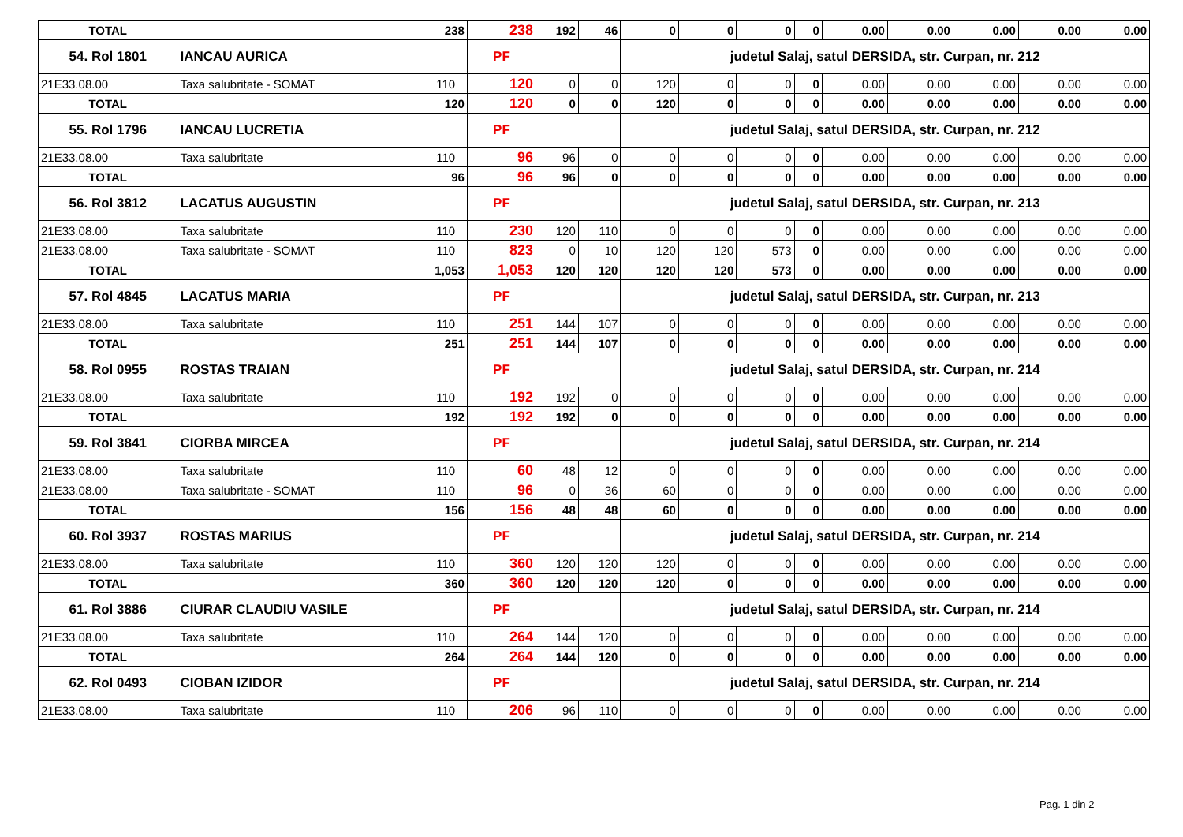| TOTAL | 238 | | 238 | 192 | 46 | 0 | 0 | 0 | 0 | 0.00 | 0.00 | 0.00 | 0.00 | 0.00 |
| 54. Rol 1801 | IANCAU AURICA | | PF | | | judetul Salaj, satul DERSIDA, str. Curpan, nr. 212 | | | | | | | | |
| 21E33.08.00 | Taxa salubritate - SOMAT | 110 | 120 | 0 | 0 | 120 | 0 | 0 | 0 | 0.00 | 0.00 | 0.00 | 0.00 | 0.00 |
| TOTAL | 120 | | 120 | 0 | 0 | 120 | 0 | 0 | 0 | 0.00 | 0.00 | 0.00 | 0.00 | 0.00 |
| 55. Rol 1796 | IANCAU LUCRETIA | | PF | | | judetul Salaj, satul DERSIDA, str. Curpan, nr. 212 | | | | | | | | |
| 21E33.08.00 | Taxa salubritate | 110 | 96 | 96 | 0 | 0 | 0 | 0 | 0 | 0.00 | 0.00 | 0.00 | 0.00 | 0.00 |
| TOTAL | 96 | | 96 | 96 | 0 | 0 | 0 | 0 | 0 | 0.00 | 0.00 | 0.00 | 0.00 | 0.00 |
| 56. Rol 3812 | LACATUS AUGUSTIN | | PF | | | judetul Salaj, satul DERSIDA, str. Curpan, nr. 213 | | | | | | | | |
| 21E33.08.00 | Taxa salubritate | 110 | 230 | 120 | 110 | 0 | 0 | 0 | 0 | 0.00 | 0.00 | 0.00 | 0.00 | 0.00 |
| 21E33.08.00 | Taxa salubritate - SOMAT | 110 | 823 | 0 | 10 | 120 | 120 | 573 | 0 | 0.00 | 0.00 | 0.00 | 0.00 | 0.00 |
| TOTAL | 1,053 | | 1,053 | 120 | 120 | 120 | 120 | 573 | 0 | 0.00 | 0.00 | 0.00 | 0.00 | 0.00 |
| 57. Rol 4845 | LACATUS MARIA | | PF | | | judetul Salaj, satul DERSIDA, str. Curpan, nr. 213 | | | | | | | | |
| 21E33.08.00 | Taxa salubritate | 110 | 251 | 144 | 107 | 0 | 0 | 0 | 0 | 0.00 | 0.00 | 0.00 | 0.00 | 0.00 |
| TOTAL | 251 | | 251 | 144 | 107 | 0 | 0 | 0 | 0 | 0.00 | 0.00 | 0.00 | 0.00 | 0.00 |
| 58. Rol 0955 | ROSTAS TRAIAN | | PF | | | judetul Salaj, satul DERSIDA, str. Curpan, nr. 214 | | | | | | | | |
| 21E33.08.00 | Taxa salubritate | 110 | 192 | 192 | 0 | 0 | 0 | 0 | 0 | 0.00 | 0.00 | 0.00 | 0.00 | 0.00 |
| TOTAL | 192 | | 192 | 192 | 0 | 0 | 0 | 0 | 0 | 0.00 | 0.00 | 0.00 | 0.00 | 0.00 |
| 59. Rol 3841 | CIORBA MIRCEA | | PF | | | judetul Salaj, satul DERSIDA, str. Curpan, nr. 214 | | | | | | | | |
| 21E33.08.00 | Taxa salubritate | 110 | 60 | 48 | 12 | 0 | 0 | 0 | 0 | 0.00 | 0.00 | 0.00 | 0.00 | 0.00 |
| 21E33.08.00 | Taxa salubritate - SOMAT | 110 | 96 | 0 | 36 | 60 | 0 | 0 | 0 | 0.00 | 0.00 | 0.00 | 0.00 | 0.00 |
| TOTAL | 156 | | 156 | 48 | 48 | 60 | 0 | 0 | 0 | 0.00 | 0.00 | 0.00 | 0.00 | 0.00 |
| 60. Rol 3937 | ROSTAS MARIUS | | PF | | | judetul Salaj, satul DERSIDA, str. Curpan, nr. 214 | | | | | | | | |
| 21E33.08.00 | Taxa salubritate | 110 | 360 | 120 | 120 | 120 | 0 | 0 | 0 | 0.00 | 0.00 | 0.00 | 0.00 | 0.00 |
| TOTAL | 360 | | 360 | 120 | 120 | 120 | 0 | 0 | 0 | 0.00 | 0.00 | 0.00 | 0.00 | 0.00 |
| 61. Rol 3886 | CIURAR CLAUDIU VASILE | | PF | | | judetul Salaj, satul DERSIDA, str. Curpan, nr. 214 | | | | | | | | |
| 21E33.08.00 | Taxa salubritate | 110 | 264 | 144 | 120 | 0 | 0 | 0 | 0 | 0.00 | 0.00 | 0.00 | 0.00 | 0.00 |
| TOTAL | 264 | | 264 | 144 | 120 | 0 | 0 | 0 | 0 | 0.00 | 0.00 | 0.00 | 0.00 | 0.00 |
| 62. Rol 0493 | CIOBAN IZIDOR | | PF | | | judetul Salaj, satul DERSIDA, str. Curpan, nr. 214 | | | | | | | | |
| 21E33.08.00 | Taxa salubritate | 110 | 206 | 96 | 110 | 0 | 0 | 0 | 0 | 0.00 | 0.00 | 0.00 | 0.00 | 0.00 |
Pag. 1 din 2